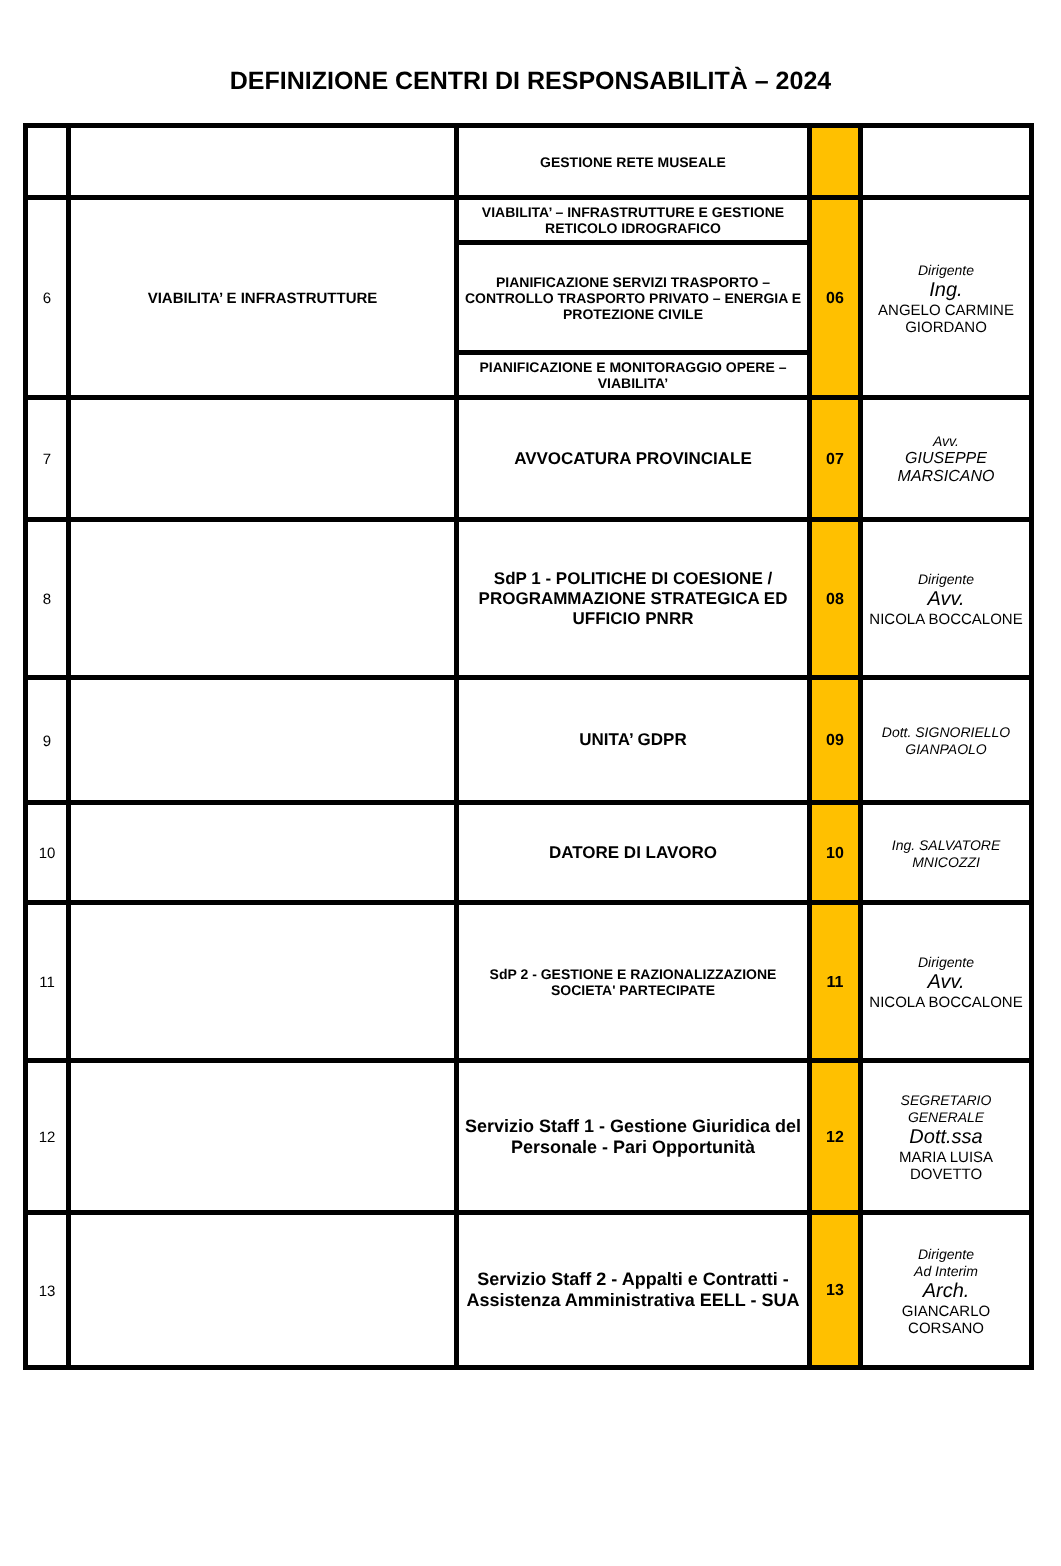DEFINIZIONE CENTRI DI RESPONSABILITÀ – 2024
| | | GESTIONE RETE MUSEALE | | |
| 6 | VIABILITA’ E INFRASTRUTTURE | VIABILITA’ – INFRASTRUTTURE E GESTIONE RETICOLO IDROGRAFICO | 06 | Dirigente Ing. ANGELO CARMINE GIORDANO |
| | | PIANIFICAZIONE SERVIZI TRASPORTO – CONTROLLO TRASPORTO PRIVATO – ENERGIA E PROTEZIONE CIVILE | | |
| | | PIANIFICAZIONE E MONITORAGGIO OPERE – VIABILITA’ | | |
| 7 | | AVVOCATURA PROVINCIALE | 07 | Avv. GIUSEPPE MARSICANO |
| 8 | | SdP 1 - POLITICHE DI COESIONE / PROGRAMMAZIONE STRATEGICA ED UFFICIO PNRR | 08 | Dirigente Avv. NICOLA BOCCALONE |
| 9 | | UNITA’ GDPR | 09 | Dott. SIGNORIELLO GIANPAOLO |
| 10 | | DATORE DI LAVORO | 10 | Ing. SALVATORE MNICOZZI |
| 11 | | SdP 2 - GESTIONE E RAZIONALIZZAZIONE SOCIETA' PARTECIPATE | 11 | Dirigente Avv. NICOLA BOCCALONE |
| 12 | | Servizio Staff 1 - Gestione Giuridica del Personale - Pari Opportunità | 12 | SEGRETARIO GENERALE Dott.ssa MARIA LUISA DOVETTO |
| 13 | | Servizio Staff 2 - Appalti e Contratti - Assistenza Amministrativa EELL - SUA | 13 | Dirigente Ad Interim Arch. GIANCARLO CORSANO |